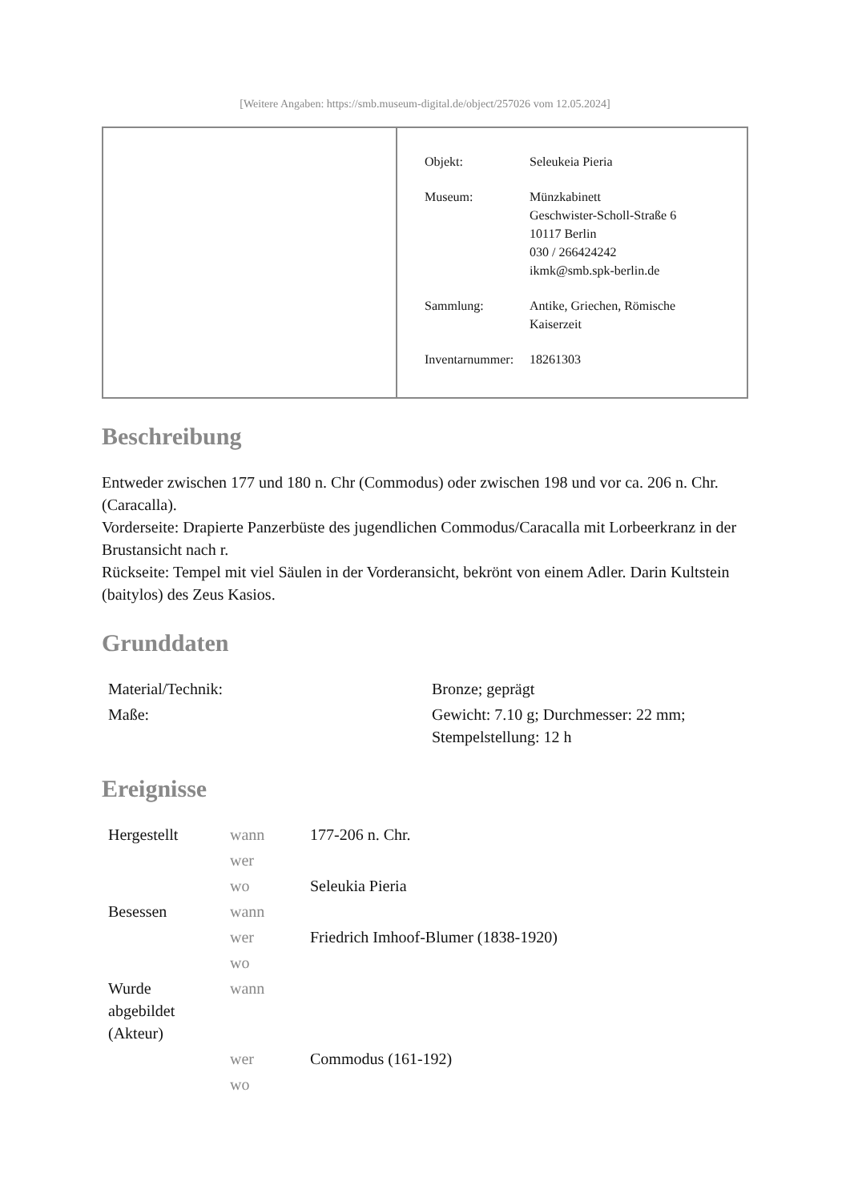[Weitere Angaben: https://smb.museum-digital.de/object/257026 vom 12.05.2024]
| Objekt: | Seleukeia Pieria |
| Museum: | Münzkabinett Geschwister-Scholl-Straße 6 10117 Berlin 030 / 266424242 ikmk@smb.spk-berlin.de |
| Sammlung: | Antike, Griechen, Römische Kaiserzeit |
| Inventarnummer: | 18261303 |
Beschreibung
Entweder zwischen 177 und 180 n. Chr (Commodus) oder zwischen 198 und vor ca. 206 n. Chr. (Caracalla).
Vorderseite: Drapierte Panzerbüste des jugendlichen Commodus/Caracalla mit Lorbeerkranz in der Brustansicht nach r.
Rückseite: Tempel mit viel Säulen in der Vorderansicht, bekrönt von einem Adler. Darin Kultstein (baitylos) des Zeus Kasios.
Grunddaten
| Material/Technik: | Bronze; geprägt |
| Maße: | Gewicht: 7.10 g; Durchmesser: 22 mm; Stempelstellung: 12 h |
Ereignisse
| Hergestellt | wann | 177-206 n. Chr. |
| | wer | |
| | wo | Seleukia Pieria |
| Besessen | wann | |
| | wer | Friedrich Imhoof-Blumer (1838-1920) |
| | wo | |
| Wurde abgebildet (Akteur) | wann | |
| | wer | Commodus (161-192) |
| | wo | |